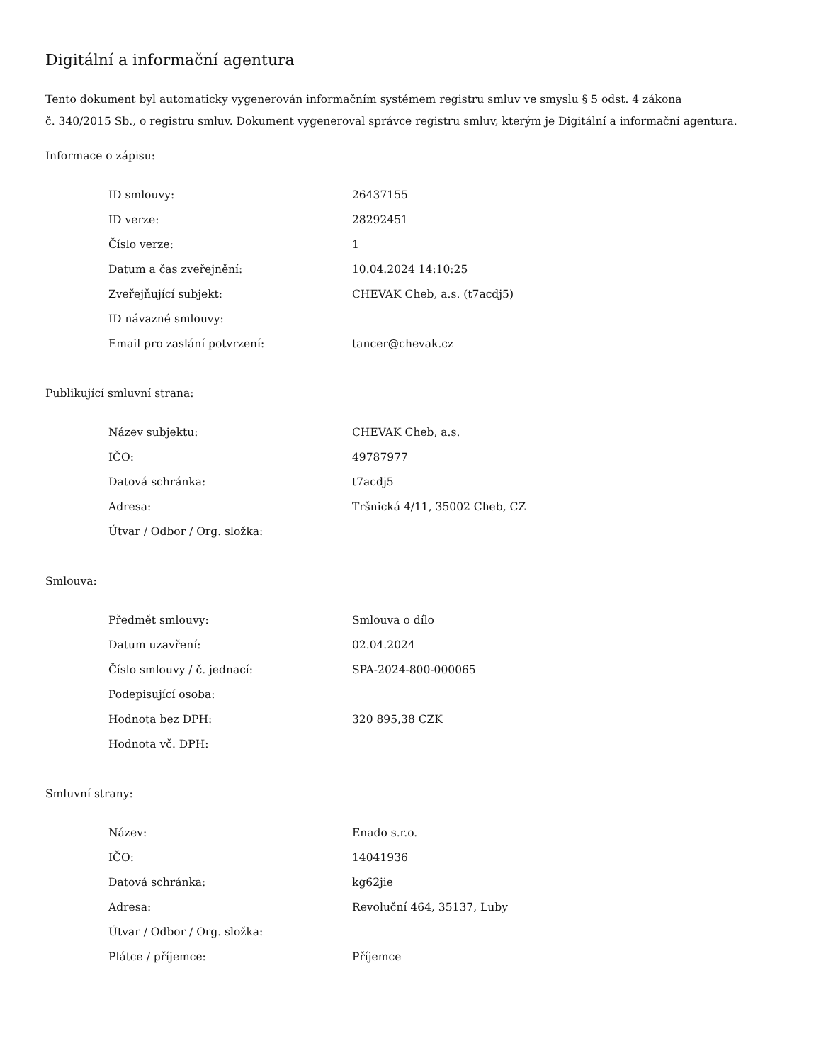Digitální a informační agentura
Tento dokument byl automaticky vygenerován informačním systémem registru smluv ve smyslu § 5 odst. 4 zákona
č. 340/2015 Sb., o registru smluv. Dokument vygeneroval správce registru smluv, kterým je Digitální a informační agentura.
Informace o zápisu:
| ID smlouvy: | 26437155 |
| ID verze: | 28292451 |
| Číslo verze: | 1 |
| Datum a čas zveřejnění: | 10.04.2024 14:10:25 |
| Zveřejňující subjekt: | CHEVAK Cheb, a.s. (t7acdj5) |
| ID návazné smlouvy: | |
| Email pro zaslání potvrzení: | tancer@chevak.cz |
Publikující smluvní strana:
| Název subjektu: | CHEVAK Cheb, a.s. |
| IČO: | 49787977 |
| Datová schránka: | t7acdj5 |
| Adresa: | Tršnická 4/11, 35002 Cheb, CZ |
| Útvar / Odbor / Org. složka: | |
Smlouva:
| Předmět smlouvy: | Smlouva o dílo |
| Datum uzavření: | 02.04.2024 |
| Číslo smlouvy / č. jednací: | SPA-2024-800-000065 |
| Podepisující osoba: | |
| Hodnota bez DPH: | 320 895,38 CZK |
| Hodnota vč. DPH: | |
Smluvní strany:
| Název: | Enado s.r.o. |
| IČO: | 14041936 |
| Datová schránka: | kg62jie |
| Adresa: | Revoluční 464, 35137, Luby |
| Útvar / Odbor / Org. složka: | |
| Plátce / příjemce: | Příjemce |